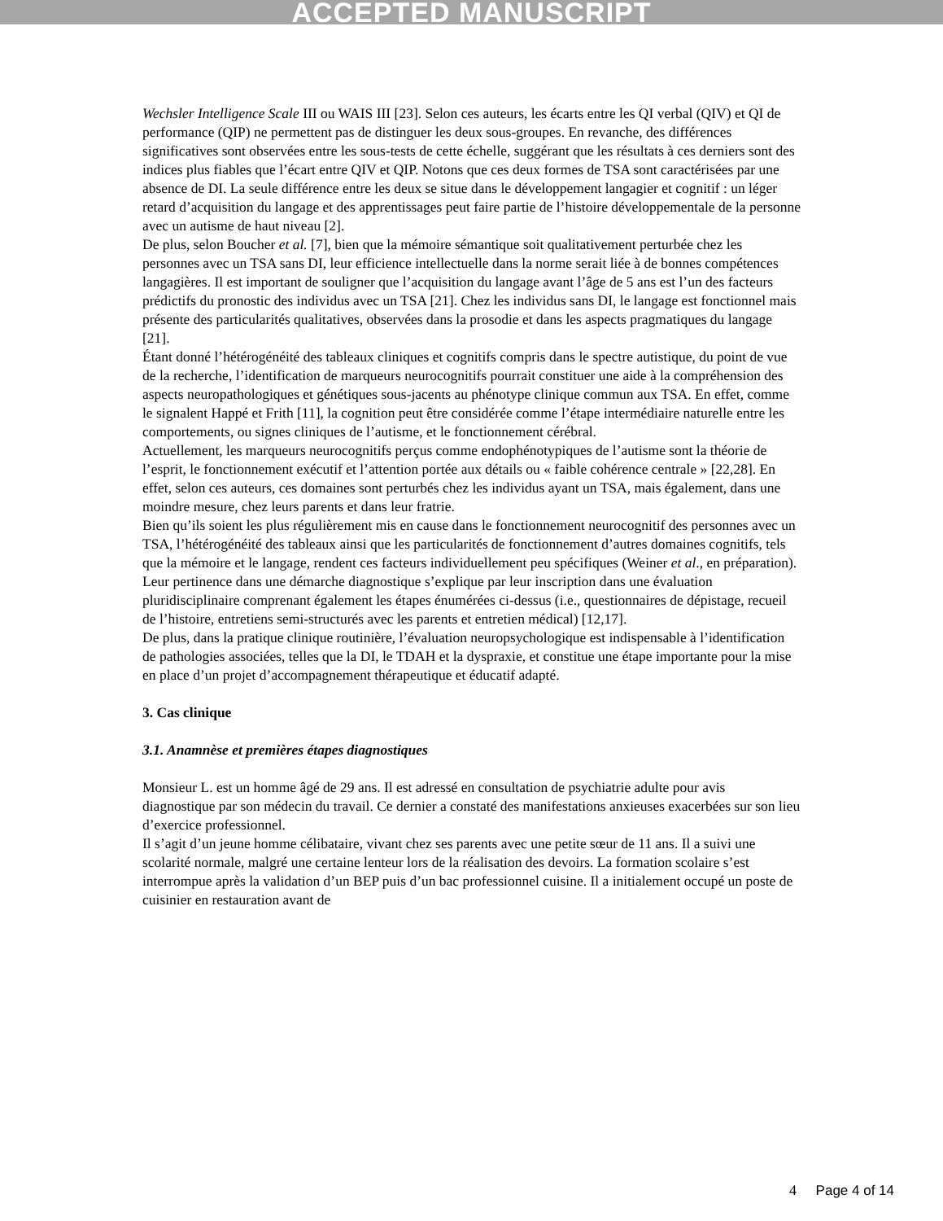ACCEPTED MANUSCRIPT
Wechsler Intelligence Scale III ou WAIS III [23]. Selon ces auteurs, les écarts entre les QI verbal (QIV) et QI de performance (QIP) ne permettent pas de distinguer les deux sous-groupes. En revanche, des différences significatives sont observées entre les sous-tests de cette échelle, suggérant que les résultats à ces derniers sont des indices plus fiables que l’écart entre QIV et QIP. Notons que ces deux formes de TSA sont caractérisées par une absence de DI. La seule différence entre les deux se situe dans le développement langagier et cognitif : un léger retard d’acquisition du langage et des apprentissages peut faire partie de l’histoire développementale de la personne avec un autisme de haut niveau [2].
De plus, selon Boucher et al. [7], bien que la mémoire sémantique soit qualitativement perturbée chez les personnes avec un TSA sans DI, leur efficience intellectuelle dans la norme serait liée à de bonnes compétences langagières. Il est important de souligner que l’acquisition du langage avant l’âge de 5 ans est l’un des facteurs prédictifs du pronostic des individus avec un TSA [21]. Chez les individus sans DI, le langage est fonctionnel mais présente des particularités qualitatives, observées dans la prosodie et dans les aspects pragmatiques du langage [21].
Étant donné l’hétérogénéité des tableaux cliniques et cognitifs compris dans le spectre autistique, du point de vue de la recherche, l’identification de marqueurs neurocognitifs pourrait constituer une aide à la compréhension des aspects neuropathologiques et génétiques sous-jacents au phénotype clinique commun aux TSA. En effet, comme le signalent Happé et Frith [11], la cognition peut être considérée comme l’étape intermédiaire naturelle entre les comportements, ou signes cliniques de l’autisme, et le fonctionnement cérébral.
Actuellement, les marqueurs neurocognitifs perçus comme endophénotypiques de l’autisme sont la théorie de l’esprit, le fonctionnement exécutif et l’attention portée aux détails ou « faible cohérence centrale » [22,28]. En effet, selon ces auteurs, ces domaines sont perturbés chez les individus ayant un TSA, mais également, dans une moindre mesure, chez leurs parents et dans leur fratrie.
Bien qu’ils soient les plus régulièrement mis en cause dans le fonctionnement neurocognitif des personnes avec un TSA, l’hétérogénéité des tableaux ainsi que les particularités de fonctionnement d’autres domaines cognitifs, tels que la mémoire et le langage, rendent ces facteurs individuellement peu spécifiques (Weiner et al., en préparation). Leur pertinence dans une démarche diagnostique s’explique par leur inscription dans une évaluation pluridisciplinaire comprenant également les étapes énumérées ci-dessus (i.e., questionnaires de dépistage, recueil de l’histoire, entretiens semi-structurés avec les parents et entretien médical) [12,17].
De plus, dans la pratique clinique routinière, l’évaluation neuropsychologique est indispensable à l’identification de pathologies associées, telles que la DI, le TDAH et la dyspraxie, et constitue une étape importante pour la mise en place d’un projet d’accompagnement thérapeutique et éducatif adapté.
3. Cas clinique
3.1. Anamnèse et premières étapes diagnostiques
Monsieur L. est un homme âgé de 29 ans. Il est adressé en consultation de psychiatrie adulte pour avis diagnostique par son médecin du travail. Ce dernier a constaté des manifestations anxieuses exacerbées sur son lieu d’exercice professionnel.
Il s’agit d’un jeune homme célibataire, vivant chez ses parents avec une petite sœur de 11 ans. Il a suivi une scolarité normale, malgré une certaine lenteur lors de la réalisation des devoirs. La formation scolaire s’est interrompue après la validation d’un BEP puis d’un bac professionnel cuisine. Il a initialement occupé un poste de cuisinier en restauration avant de
4 Page 4 of 14